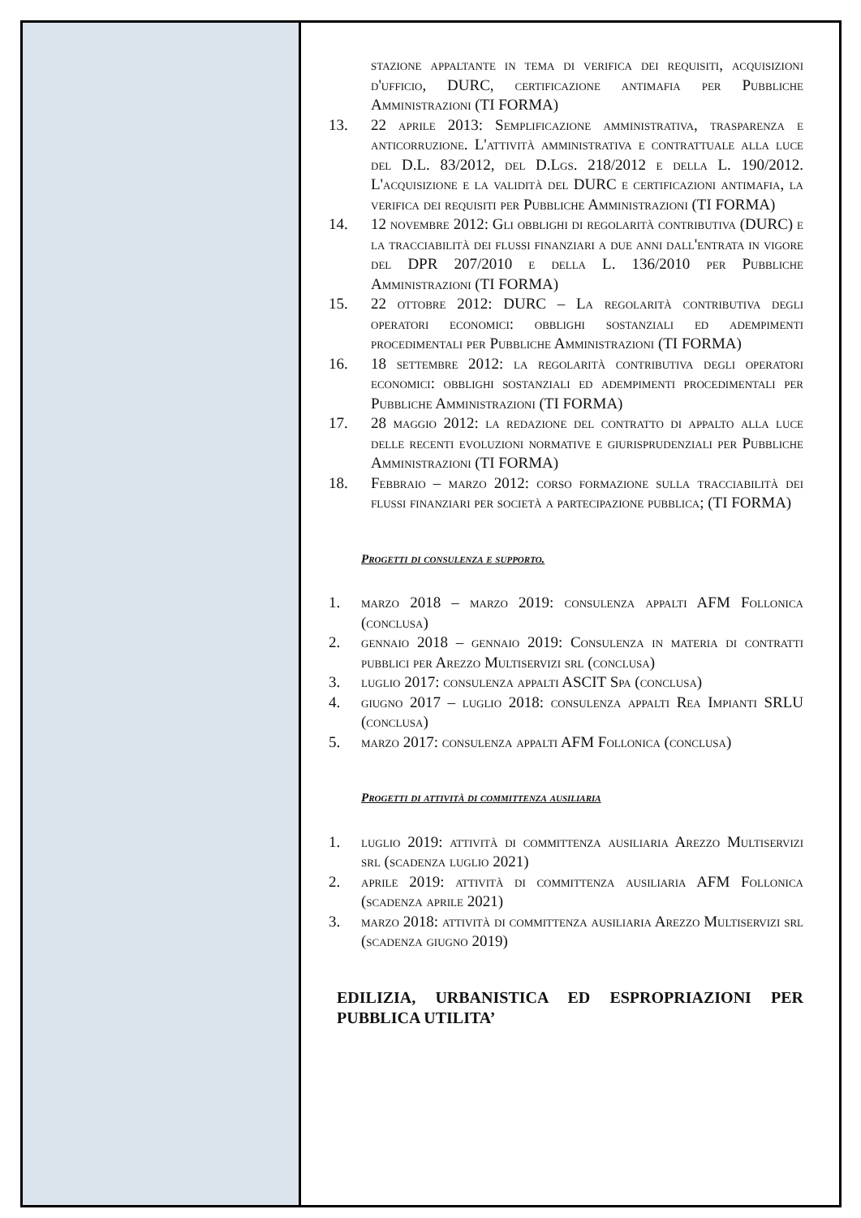stazione appaltante in tema di verifica dei requisiti, acquisizioni d'ufficio, DURC, certificazione antimafia per Pubbliche Amministrazioni (TI FORMA)
13. 22 aprile 2013: Semplificazione amministrativa, trasparenza e anticorruzione. L'attività amministrativa e contrattuale alla luce del D.L. 83/2012, del D.Lgs. 218/2012 e della L. 190/2012. L'acquisizione e la validità del DURC e certificazioni antimafia, la verifica dei requisiti per Pubbliche Amministrazioni (TI FORMA)
14. 12 novembre 2012: Gli obblighi di regolarità contributiva (DURC) e la tracciabilità dei flussi finanziari a due anni dall'entrata in vigore del DPR 207/2010 e della L. 136/2010 per Pubbliche Amministrazioni (TI FORMA)
15. 22 ottobre 2012: DURC – La regolarità contributiva degli operatori economici: obblighi sostanziali ed adempimenti procedimentali per Pubbliche Amministrazioni (TI FORMA)
16. 18 settembre 2012: la regolarità contributiva degli operatori economici: obblighi sostanziali ed adempimenti procedimentali per Pubbliche Amministrazioni (TI FORMA)
17. 28 maggio 2012: la redazione del contratto di appalto alla luce delle recenti evoluzioni normative e giurisprudenziali per Pubbliche Amministrazioni (TI FORMA)
18. Febbraio – marzo 2012: corso formazione sulla tracciabilità dei flussi finanziari per società a partecipazione pubblica; (TI FORMA)
Progetti di consulenza e supporto.
1. marzo 2018 – marzo 2019: consulenza appalti AFM Follonica (conclusa)
2. gennaio 2018 – gennaio 2019: Consulenza in materia di contratti pubblici per Arezzo Multiservizi srl (conclusa)
3. luglio 2017: consulenza appalti ASCIT Spa (conclusa)
4. giugno 2017 – luglio 2018: consulenza appalti Rea Impianti SRLU (conclusa)
5. marzo 2017: consulenza appalti AFM Follonica (conclusa)
Progetti di attività di committenza ausiliaria
1. luglio 2019: attività di committenza ausiliaria Arezzo Multiservizi srl (scadenza luglio 2021)
2. aprile 2019: attività di committenza ausiliaria AFM Follonica (scadenza aprile 2021)
3. marzo 2018: attività di committenza ausiliaria Arezzo Multiservizi srl (scadenza giugno 2019)
EDILIZIA, URBANISTICA ED ESPROPRIAZIONI PER PUBBLICA UTILITA’